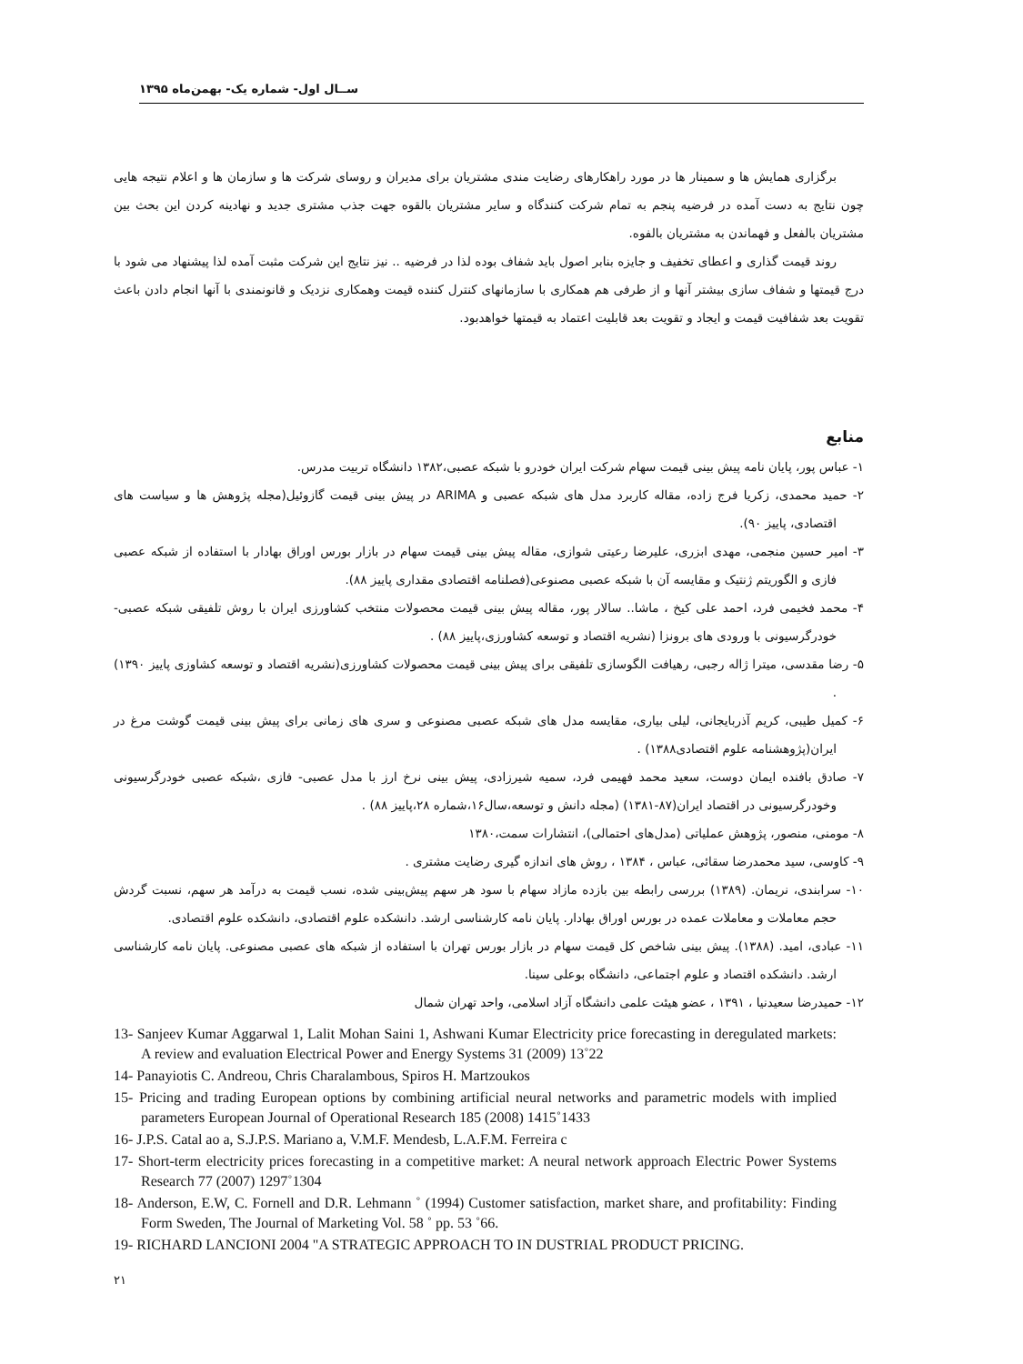ســال اول- شماره یک- بهمن‌ماه ۱۳۹۵
برگزاری همایش ها و سمینار ها در مورد راهکارهای رضایت مندی مشتریان برای مدیران و روسای شرکت ها و سازمان ها و اعلام نتیجه هایی چون نتایج به دست آمده در فرضیه پنجم به تمام شرکت کنندگاه و سایر مشتریان بالقوه جهت جذب مشتری جدید و نهادینه کردن این بحث بین مشتریان بالفعل و فهماندن به مشتریان بالفوه.
روند قیمت گذاری و اعطای تخفیف و جایزه بنابر اصول باید شفاف بوده لذا در فرضیه .. نیز نتایج این شرکت مثبت آمده لذا پیشنهاد می شود با درج قیمتها و شفاف سازی بیشتر آنها و از طرفی هم همکاری با سازمانهای کنترل کننده قیمت وهمکاری نزدیک و قانونمندی با آنها انجام دادن باعث تقویت بعد شفافیت قیمت و ایجاد و تقویت بعد قابلیت اعتماد به قیمتها خواهدبود.
منابع
۱- عباس پور، پایان نامه پیش بینی قیمت سهام شرکت ایران خودرو با شبکه عصبی،۱۳۸۲ دانشگاه تربیت مدرس.
۲- حمید محمدی، زکریا فرج زاده، مقاله کاربرد مدل های شبکه عصبی و ARIMA در پیش بینی قیمت گازوئیل(مجله پژوهش ها و سیاست های اقتصادی، پاییز ۹۰).
۳- امیر حسین منجمی، مهدی ابزری، علیرضا رعیتی شوازی، مقاله پیش بینی قیمت سهام در بازار بورس اوراق بهادار با استفاده از شبکه عصبی فازی و الگوریتم ژنتیک و مقایسه آن با شبکه عصبی مصنوعی(فصلنامه اقتصادی مقداری پاییز ۸۸).
۴- محمد فخیمی فرد، احمد علی کیخ ، ماشا.. سالار پور، مقاله پیش بینی قیمت محصولات منتخب کشاورزی ایران با روش تلفیقی شبکه عصبی-خودرگرسیونی با ورودی های برونزا (نشریه اقتصاد و توسعه کشاورزی،پاییز ۸۸) .
۵- رضا مقدسی، میترا ژاله رجبی، رهیافت الگوسازی تلفیقی برای پیش بینی قیمت محصولات کشاورزی(نشریه اقتصاد و توسعه کشاوزی پاییز ۱۳۹۰) .
۶- کمیل طیبی، کریم آذربایجانی، لیلی بیاری، مقایسه مدل های شبکه عصبی مصنوعی و سری های زمانی برای پیش بینی قیمت گوشت مرغ در ایران(پژوهشنامه علوم اقتصادی۱۳۸۸) .
۷- صادق بافنده ایمان دوست، سعید محمد فهیمی فرد، سمیه شیرزادی، پیش بینی نرخ ارز با مدل عصبی- فازی ،شبکه عصبی خودرگرسیونی وخودرگرسیونی در اقتصاد ایران(۸۷-۱۳۸۱) (مجله دانش و توسعه،سال۱۶،شماره ۲۸،پاییز ۸۸) .
۸- مومنی، منصور، پژوهش عملیاتی (مدل‌های احتمالی)، انتشارات سمت،۱۳۸۰
۹- کاوسی، سید محمدرضا سقائی، عباس ، ۱۳۸۴ ، روش های اندازه گیری رضایت مشتری .
۱۰- سرابندی، نریمان. (۱۳۸۹) بررسی رابطه بین بازده مازاد سهام با سود هر سهم پیش‌بینی شده، نسب قیمت به درآمد هر سهم، نسبت گردش حجم معاملات و معاملات عمده در بورس اوراق بهادار. پایان نامه کارشناسی ارشد. دانشکده علوم اقتصادی، دانشکده علوم اقتصادی.
۱۱- عبادی، امید. (۱۳۸۸). پیش بینی شاخص کل قیمت سهام در بازار بورس تهران با استفاده از شبکه های عصبی مصنوعی. پایان نامه کارشناسی ارشد. دانشکده اقتصاد و علوم اجتماعی، دانشگاه بوعلی سینا.
۱۲- حمیدرضا سعیدنیا ، ۱۳۹۱ ، عضو هیئت علمی دانشگاه آزاد اسلامی، واحد تهران شمال
13- Sanjeev Kumar Aggarwal 1, Lalit Mohan Saini 1, Ashwani Kumar Electricity price forecasting in deregulated markets: A review and evaluation Electrical Power and Energy Systems 31 (2009) 13˚22
14- Panayiotis C. Andreou, Chris Charalambous, Spiros H. Martzoukos
15- Pricing and trading European options by combining artificial neural networks and parametric models with implied parameters European Journal of Operational Research 185 (2008) 1415˚1433
16- J.P.S. Catal ao a, S.J.P.S. Mariano a, V.M.F. Mendesb, L.A.F.M. Ferreira c
17- Short-term electricity prices forecasting in a competitive market: A neural network approach Electric Power Systems Research 77 (2007) 1297˚1304
18- Anderson, E.W, C. Fornell and D.R. Lehmann ˚ (1994) Customer satisfaction, market share, and profitability: Finding Form Sweden, The Journal of Marketing Vol. 58 ˚ pp. 53 ˚66.
19- RICHARD LANCIONI 2004 "A STRATEGIC APPROACH TO IN DUSTRIAL PRODUCT PRICING.
۲۱